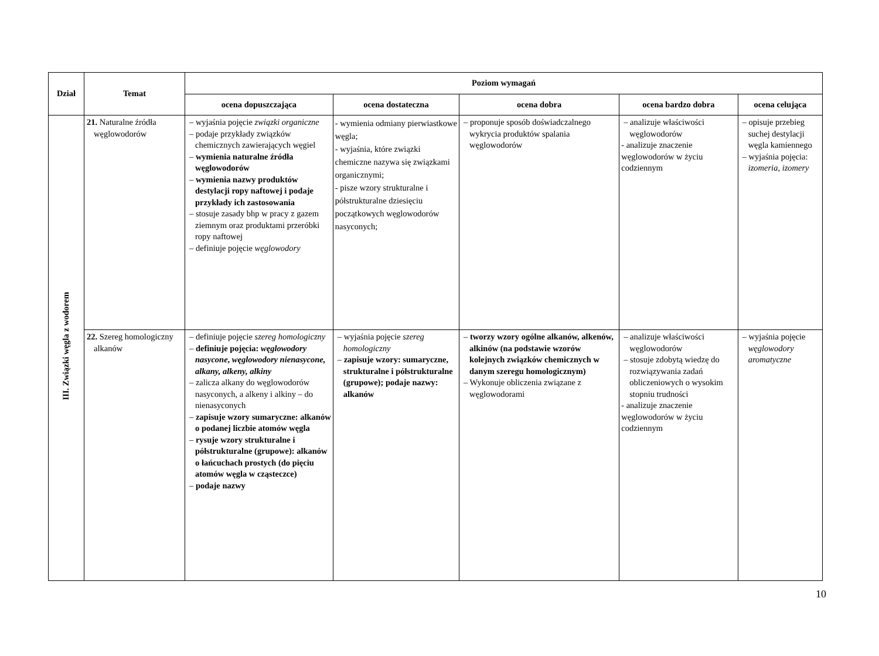| Dział | Temat | Poziom wymagań | | | | |
| --- | --- | --- | --- | --- | --- | --- |
| | | ocena dopuszczająca | ocena dostateczna | ocena dobra | ocena bardzo dobra | ocena celująca |
| III. Związki węgla z wodorem | 21. Naturalne źródła węglowodorów | – wyjaśnia pojęcie związki organiczne – podaje przykłady związków chemicznych zawierających węgiel – wymienia naturalne źródła węglowodorów – wymienia nazwy produktów destylacji ropy naftowej i podaje przykłady ich zastosowania – stosuje zasady bhp w pracy z gazem ziemnym oraz produktami przeróbki ropy naftowej – definiuje pojęcie węglowodory | - wymienia odmiany pierwiastkowe węgla; - wyjaśnia, które związki chemiczne nazywa się związkami organicznymi; - pisze wzory strukturalne i półstrukturalne dziesięciu początkowych węglowodorów nasyconych; | – proponuje sposób doświadczalnego wykrycia produktów spalania węglowodorów | – analizuje właściwości węglowodorów - analizuje znaczenie węglowodorów w życiu codziennym | – opisuje przebieg suchej destylacji węgla kamiennego – wyjaśnia pojęcia: izomeria , izomery |
| | 22. Szereg homologiczny alkanów | – definiuje pojęcie szereg homologiczny – definiuje pojęcia: węglowodory nasycone , węglowodory nienasycone, alkany, alkeny, alkiny – zalicza alkany do węglowodorów nasyconych, a alkeny i alkiny – do nienasyconych – zapisuje wzory sumaryczne: alkanów o podanej liczbie atomów węgla – rysuje wzory strukturalne i półstrukturalne (grupowe): alkanów o łańcuchach prostych (do pięciu atomów węgla w cząsteczce) – podaje nazwy | – wyjaśnia pojęcie szereg homologiczny – zapisuje wzory: sumaryczne, strukturalne i półstrukturalne (grupowe); podaje nazwy: alkanów | – tworzy wzory ogólne alkanów, alkenów, alkinów (na podstawie wzorów kolejnych związków chemicznych w danym szeregu homologicznym) – Wykonuje obliczenia związane z węglowodorami | – analizuje właściwości węglowodorów – stosuje zdobytą wiedzę do rozwiązywania zadań obliczeniowych o wysokim stopniu trudności - analizuje znaczenie węglowodorów w życiu codziennym | – wyjaśnia pojęcie węglowodory aromatyczne |
10